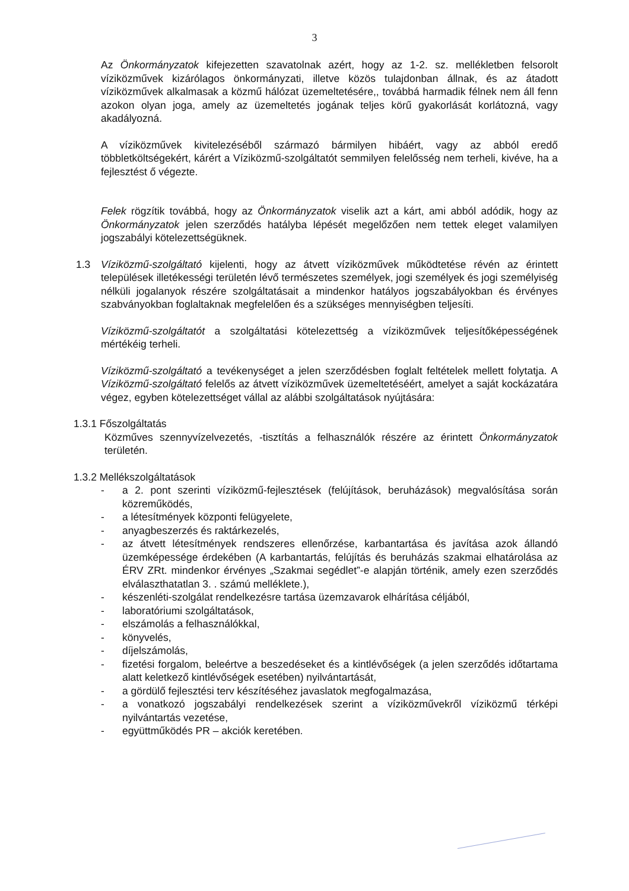3
Az Önkormányzatok kifejezetten szavatolnak azért, hogy az 1-2. sz. mellékletben felsorolt víziközművek kizárólagos önkormányzati, illetve közös tulajdonban állnak, és az átadott víziközművek alkalmasak a közmű hálózat üzemeltetésére,, továbbá harmadik félnek nem áll fenn azokon olyan joga, amely az üzemeltetés jogának teljes körű gyakorlását korlátozná, vagy akadályozná.
A víziközművek kivitelezéséből származó bármilyen hibáért, vagy az abból eredő többletköltségekért, kárért a Víziközmű-szolgáltatót semmilyen felelősség nem terheli, kivéve, ha a fejlesztést ő végezte.
Felek rögzítik továbbá, hogy az Önkormányzatok viselik azt a kárt, ami abból adódik, hogy az Önkormányzatok jelen szerződés hatályba lépését megelőzően nem tettek eleget valamilyen jogszabályi kötelezettségüknek.
1.3 Víziközmű-szolgáltató kijelenti, hogy az átvett víziközművek működtetése révén az érintett települések illetékességi területén lévő természetes személyek, jogi személyek és jogi személyiség nélküli jogalanyok részére szolgáltatásait a mindenkor hatályos jogszabályokban és érvényes szabványokban foglaltaknak megfelelően és a szükséges mennyiségben teljesíti.
Víziközmű-szolgáltatót a szolgáltatási kötelezettség a víziközművek teljesítőképességének mértékéig terheli.
Víziközmű-szolgáltató a tevékenységet a jelen szerződésben foglalt feltételek mellett folytatja. A Víziközmű-szolgáltató felelős az átvett víziközművek üzemeltetéséért, amelyet a saját kockázatára végez, egyben kötelezettséget vállal az alábbi szolgáltatások nyújtására:
1.3.1 Főszolgáltatás
Közműves szennyvízelvezetés, -tisztítás a felhasználók részére az érintett Önkormányzatok területén.
1.3.2 Mellékszolgáltatások
- a 2. pont szerinti víziközmű-fejlesztések (felújítások, beruházások) megvalósítása során közreműködés,
- a létesítmények központi felügyelete,
- anyagbeszerzés és raktárkezelés,
- az átvett létesítmények rendszeres ellenőrzése, karbantartása és javítása azok állandó üzemképessége érdekében (A karbantartás, felújítás és beruházás szakmai elhatárolása az ÉRV ZRt. mindenkor érvényes „Szakmai segédlet”-e alapján történik, amely ezen szerződés elválaszthatatlan 3. . számú melléklete.),
- készenléti-szolgálat rendelkezésre tartása üzemzavarok elhárítása céljából,
- laboratóriumi szolgáltatások,
- elszámolás a felhasználókkal,
- könyvelés,
- díjelszámolás,
- fizetési forgalom, beleértve a beszedéseket és a kintlévőségek (a jelen szerződés időtartama alatt keletkező kintlévőségek esetében) nyilvántartását,
- a gördülő fejlesztési terv készítéséhez javaslatok megfogalmazása,
- a vonatkozó jogszabályi rendelkezések szerint a víziközművekről víziközmű térképi nyilvántartás vezetése,
- együttműködés PR – akciók keretében.